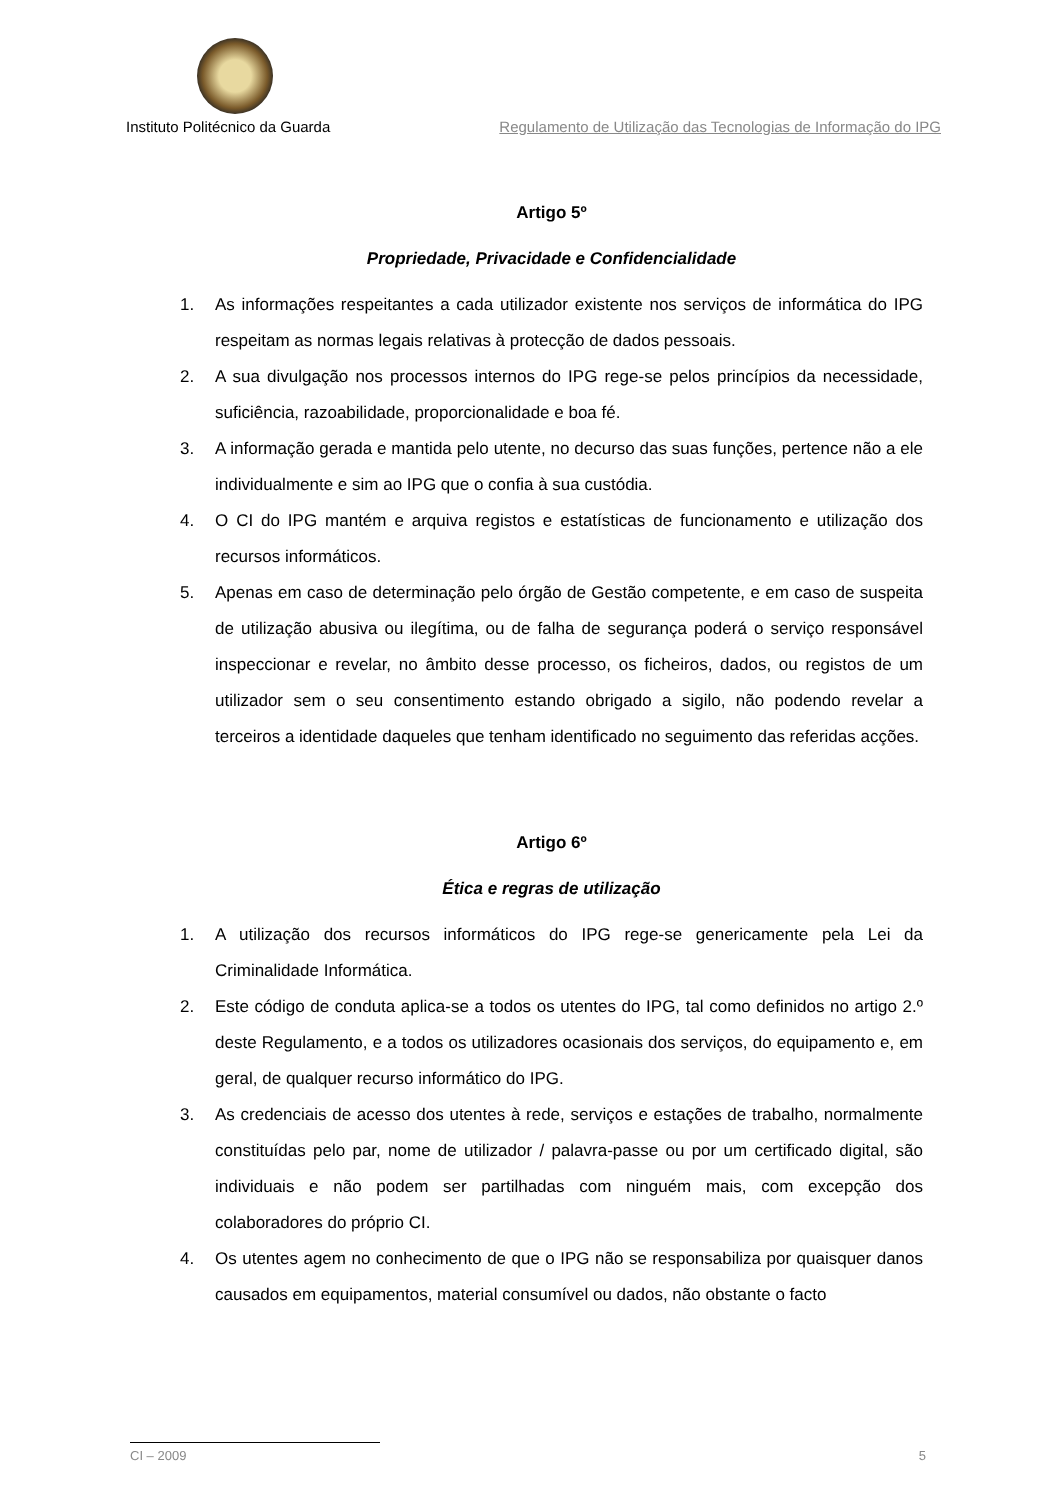Instituto Politécnico da Guarda
Regulamento de Utilização das Tecnologias de Informação do IPG
Artigo 5º
Propriedade, Privacidade e Confidencialidade
1. As informações respeitantes a cada utilizador existente nos serviços de informática do IPG respeitam as normas legais relativas à protecção de dados pessoais.
2. A sua divulgação nos processos internos do IPG rege-se pelos princípios da necessidade, suficiência, razoabilidade, proporcionalidade e boa fé.
3. A informação gerada e mantida pelo utente, no decurso das suas funções, pertence não a ele individualmente e sim ao IPG que o confia à sua custódia.
4. O CI do IPG mantém e arquiva registos e estatísticas de funcionamento e utilização dos recursos informáticos.
5. Apenas em caso de determinação pelo órgão de Gestão competente, e em caso de suspeita de utilização abusiva ou ilegítima, ou de falha de segurança poderá o serviço responsável inspeccionar e revelar, no âmbito desse processo, os ficheiros, dados, ou registos de um utilizador sem o seu consentimento estando obrigado a sigilo, não podendo revelar a terceiros a identidade daqueles que tenham identificado no seguimento das referidas acções.
Artigo 6º
Ética e regras de utilização
1. A utilização dos recursos informáticos do IPG rege-se genericamente pela Lei da Criminalidade Informática.
2. Este código de conduta aplica-se a todos os utentes do IPG, tal como definidos no artigo 2.º deste Regulamento, e a todos os utilizadores ocasionais dos serviços, do equipamento e, em geral, de qualquer recurso informático do IPG.
3. As credenciais de acesso dos utentes à rede, serviços e estações de trabalho, normalmente constituídas pelo par, nome de utilizador / palavra-passe ou por um certificado digital, são individuais e não podem ser partilhadas com ninguém mais, com excepção dos colaboradores do próprio CI.
4. Os utentes agem no conhecimento de que o IPG não se responsabiliza por quaisquer danos causados em equipamentos, material consumível ou dados, não obstante o facto
CI – 2009 5